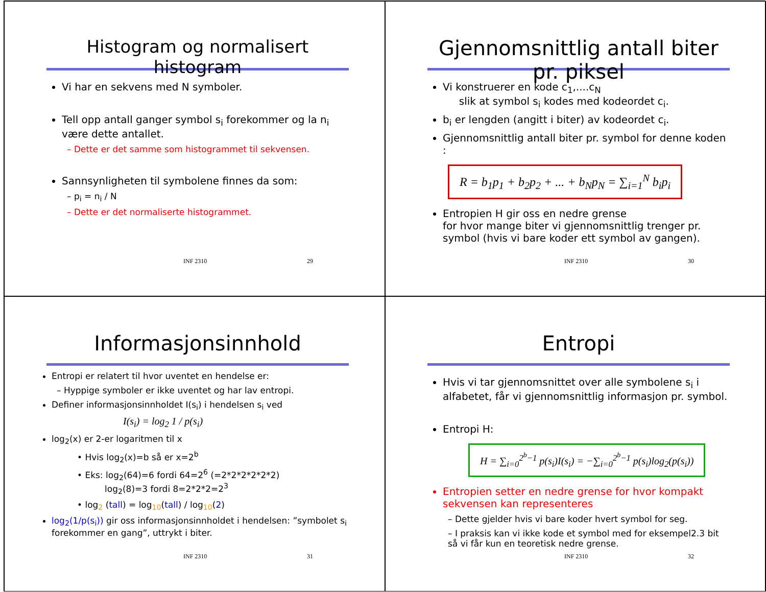Histogram og normalisert histogram
Vi har en sekvens med N symboler.
Tell opp antall ganger symbol s<sub>i</sub> forekommer og la n<sub>i</sub> være dette antallet.
– Dette er det samme som histogrammet til sekvensen.
Sannsynligheten til symbolene finnes da som:
– p<sub>i</sub> = n<sub>i</sub> / N
– Dette er det normaliserte histogrammet.
INF 2310 29
Gjennomsnittlig antall biter pr. piksel
Vi konstruerer en kode c<sub>1</sub>,....c<sub>N</sub>
slik at symbol s<sub>i</sub> kodes med kodeordet c<sub>i</sub>.
b<sub>i</sub> er lengden (angitt i biter) av kodeordet c<sub>i</sub>.
Gjennomsnittlig antall biter pr. symbol for denne koden :
R = b<sub>1</sub>p<sub>1</sub> + b<sub>2</sub>p<sub>2</sub> + ... + b<sub>N</sub>p<sub>N</sub> = ∑<sub>i=1</sub><sup>N</sup> b<sub>i</sub>p<sub>i</sub>
Entropien H gir oss en nedre grense
for hvor mange biter vi gjennomsnittlig trenger pr. symbol (hvis vi bare koder ett symbol av gangen).
INF 2310 30
Informasjonsinnhold
Entropi er relatert til hvor uventet en hendelse er:
– Hyppige symboler er ikke uventet og har lav entropi.
Definer informasjonsinnholdet I(s<sub>i</sub>) i hendelsen s<sub>i</sub> ved
I(s<sub>i</sub>) = log<sub>2</sub> 1 / p(s<sub>i</sub>)
log<sub>2</sub>(x) er 2-er logaritmen til x
• Hvis log<sub>2</sub>(x)=b så er x=2<sup>b</sup>
• Eks: log<sub>2</sub>(64)=6 fordi 64=2<sup>6</sup> (=2*2*2*2*2*2)
log<sub>2</sub>(8)=3 fordi 8=2*2*2=2<sup>3</sup>
• log<sub>2</sub> (tall) = log<sub>10</sub>(tall) / log<sub>10</sub>(2)
log<sub>2</sub>(1/p(s<sub>i</sub>)) gir oss informasjonsinnholdet i hendelsen: ”symbolet s<sub>i</sub> forekommer en gang”, uttrykt i biter.
INF 2310 31
Entropi
Hvis vi tar gjennomsnittet over alle symbolene s<sub>i</sub> i alfabetet, får vi gjennomsnittlig informasjon pr. symbol.
Entropi H:
H = ∑<sub>i=0</sub><sup>2<sup>b</sup>−1</sup> p(s<sub>i</sub>)I(s<sub>i</sub>) = −∑<sub>i=0</sub><sup>2<sup>b</sup>−1</sup> p(s<sub>i</sub>)log<sub>2</sub>(p(s<sub>i</sub>))
Entropien setter en nedre grense for hvor kompakt sekvensen kan representeres
– Dette gjelder hvis vi bare koder hvert symbol for seg.
– I praksis kan vi ikke kode et symbol med for eksempel2.3 bit så vi får kun en teoretisk nedre grense.
INF 2310 32